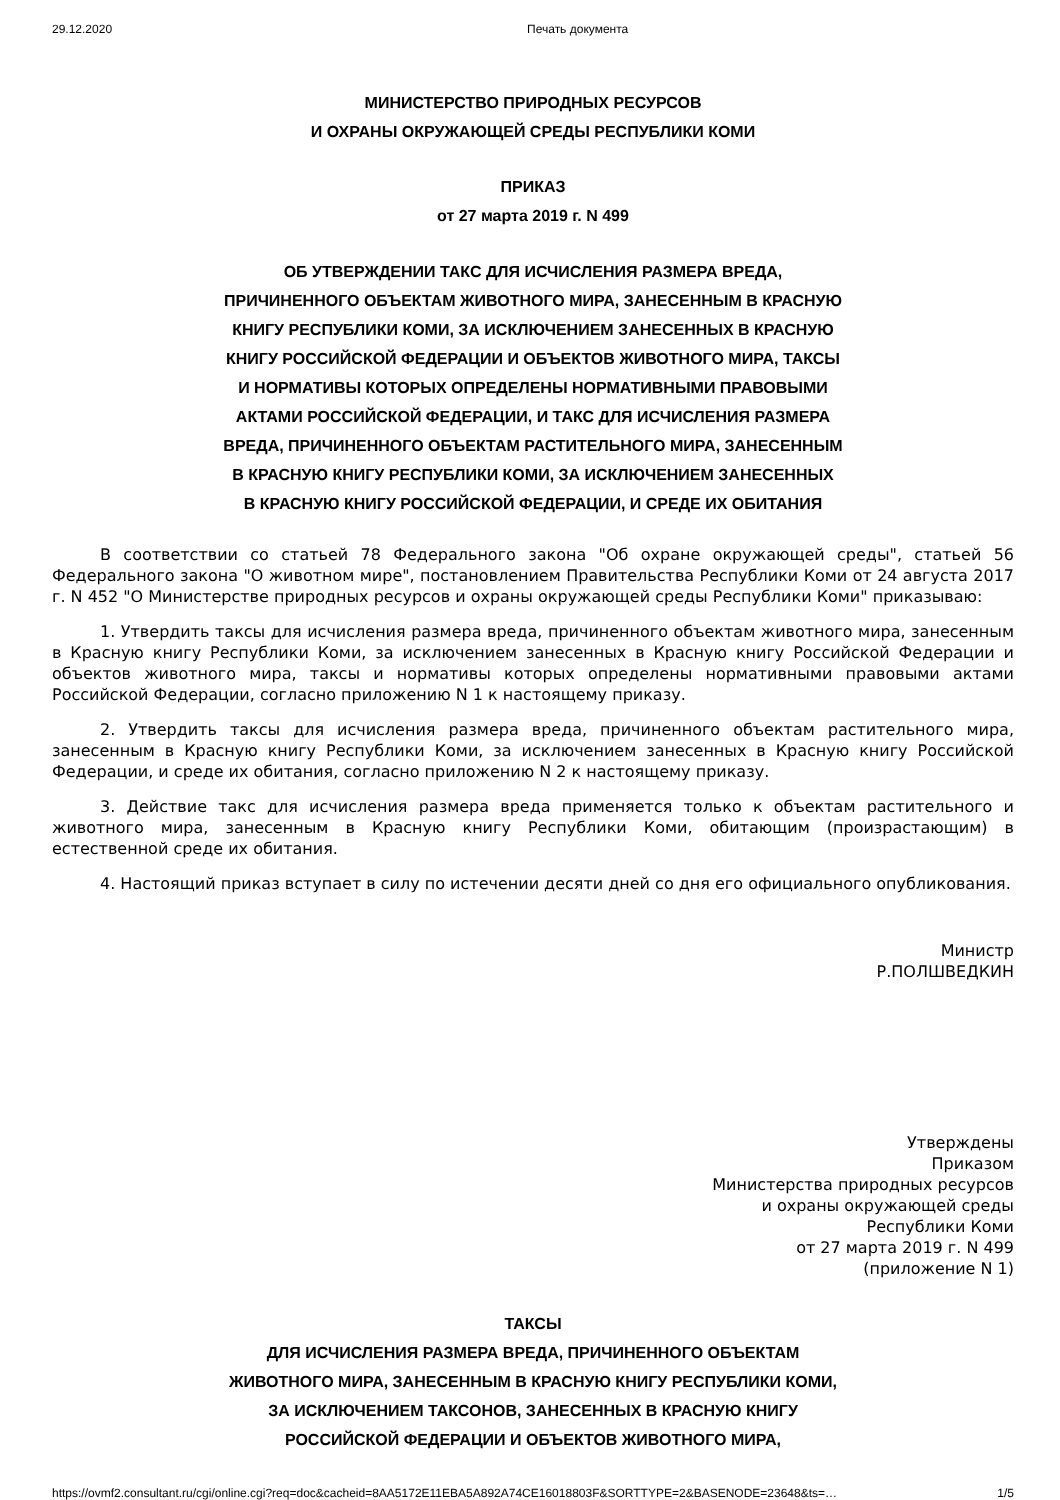29.12.2020 Печать документа
МИНИСТЕРСТВО ПРИРОДНЫХ РЕСУРСОВ
И ОХРАНЫ ОКРУЖАЮЩЕЙ СРЕДЫ РЕСПУБЛИКИ КОМИ
ПРИКАЗ
от 27 марта 2019 г. N 499
ОБ УТВЕРЖДЕНИИ ТАКС ДЛЯ ИСЧИСЛЕНИЯ РАЗМЕРА ВРЕДА,
ПРИЧИНЕННОГО ОБЪЕКТАМ ЖИВОТНОГО МИРА, ЗАНЕСЕННЫМ В КРАСНУЮ
КНИГУ РЕСПУБЛИКИ КОМИ, ЗА ИСКЛЮЧЕНИЕМ ЗАНЕСЕННЫХ В КРАСНУЮ
КНИГУ РОССИЙСКОЙ ФЕДЕРАЦИИ И ОБЪЕКТОВ ЖИВОТНОГО МИРА, ТАКСЫ
И НОРМАТИВЫ КОТОРЫХ ОПРЕДЕЛЕНЫ НОРМАТИВНЫМИ ПРАВОВЫМИ
АКТАМИ РОССИЙСКОЙ ФЕДЕРАЦИИ, И ТАКС ДЛЯ ИСЧИСЛЕНИЯ РАЗМЕРА
ВРЕДА, ПРИЧИНЕННОГО ОБЪЕКТАМ РАСТИТЕЛЬНОГО МИРА, ЗАНЕСЕННЫМ
В КРАСНУЮ КНИГУ РЕСПУБЛИКИ КОМИ, ЗА ИСКЛЮЧЕНИЕМ ЗАНЕСЕННЫХ
В КРАСНУЮ КНИГУ РОССИЙСКОЙ ФЕДЕРАЦИИ, И СРЕДЕ ИХ ОБИТАНИЯ
В соответствии со статьей 78 Федерального закона "Об охране окружающей среды", статьей 56 Федерального закона "О животном мире", постановлением Правительства Республики Коми от 24 августа 2017 г. N 452 "О Министерстве природных ресурсов и охраны окружающей среды Республики Коми" приказываю:
1. Утвердить таксы для исчисления размера вреда, причиненного объектам животного мира, занесенным в Красную книгу Республики Коми, за исключением занесенных в Красную книгу Российской Федерации и объектов животного мира, таксы и нормативы которых определены нормативными правовыми актами Российской Федерации, согласно приложению N 1 к настоящему приказу.
2. Утвердить таксы для исчисления размера вреда, причиненного объектам растительного мира, занесенным в Красную книгу Республики Коми, за исключением занесенных в Красную книгу Российской Федерации, и среде их обитания, согласно приложению N 2 к настоящему приказу.
3. Действие такс для исчисления размера вреда применяется только к объектам растительного и животного мира, занесенным в Красную книгу Республики Коми, обитающим (произрастающим) в естественной среде их обитания.
4. Настоящий приказ вступает в силу по истечении десяти дней со дня его официального опубликования.
Министр
Р.ПОЛШВЕДКИН
Утверждены
Приказом
Министерства природных ресурсов
и охраны окружающей среды
Республики Коми
от 27 марта 2019 г. N 499
(приложение N 1)
ТАКСЫ
ДЛЯ ИСЧИСЛЕНИЯ РАЗМЕРА ВРЕДА, ПРИЧИНЕННОГО ОБЪЕКТАМ
ЖИВОТНОГО МИРА, ЗАНЕСЕННЫМ В КРАСНУЮ КНИГУ РЕСПУБЛИКИ КОМИ,
ЗА ИСКЛЮЧЕНИЕМ ТАКСОНОВ, ЗАНЕСЕННЫХ В КРАСНУЮ КНИГУ
РОССИЙСКОЙ ФЕДЕРАЦИИ И ОБЪЕКТОВ ЖИВОТНОГО МИРА,
https://ovmf2.consultant.ru/cgi/online.cgi?req=doc&cacheid=8AA5172E11EBA5A892A74CE16018803F&SORTTYPE=2&BASENODE=23648&ts=… 1/5